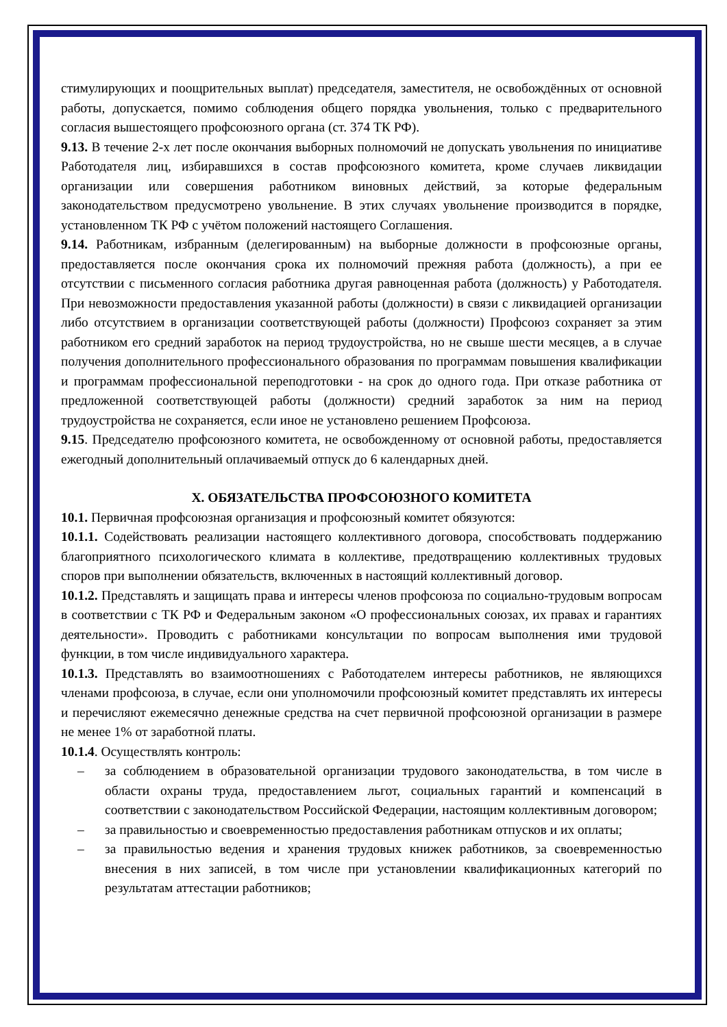стимулирующих и поощрительных выплат) председателя, заместителя, не освобождённых от основной работы, допускается, помимо соблюдения общего порядка увольнения, только с предварительного согласия вышестоящего профсоюзного органа (ст. 374 ТК РФ).
9.13. В течение 2-х лет после окончания выборных полномочий не допускать увольнения по инициативе Работодателя лиц, избиравшихся в состав профсоюзного комитета, кроме случаев ликвидации организации или совершения работником виновных действий, за которые федеральным законодательством предусмотрено увольнение. В этих случаях увольнение производится в порядке, установленном ТК РФ с учётом положений настоящего Соглашения.
9.14. Работникам, избранным (делегированным) на выборные должности в профсоюзные органы, предоставляется после окончания срока их полномочий прежняя работа (должность), а при ее отсутствии с письменного согласия работника другая равноценная работа (должность) у Работодателя. При невозможности предоставления указанной работы (должности) в связи с ликвидацией организации либо отсутствием в организации соответствующей работы (должности) Профсоюз сохраняет за этим работником его средний заработок на период трудоустройства, но не свыше шести месяцев, а в случае получения дополнительного профессионального образования по программам повышения квалификации и программам профессиональной переподготовки - на срок до одного года. При отказе работника от предложенной соответствующей работы (должности) средний заработок за ним на период трудоустройства не сохраняется, если иное не установлено решением Профсоюза.
9.15. Председателю профсоюзного комитета, не освобожденному от основной работы, предоставляется ежегодный дополнительный оплачиваемый отпуск до 6 календарных дней.
X. ОБЯЗАТЕЛЬСТВА ПРОФСОЮЗНОГО КОМИТЕТА
10.1. Первичная профсоюзная организация и профсоюзный комитет обязуются:
10.1.1. Содействовать реализации настоящего коллективного договора, способствовать поддержанию благоприятного психологического климата в коллективе, предотвращению коллективных трудовых споров при выполнении обязательств, включенных в настоящий коллективный договор.
10.1.2. Представлять и защищать права и интересы членов профсоюза по социально-трудовым вопросам в соответствии с ТК РФ и Федеральным законом «О профессиональных союзах, их правах и гарантиях деятельности». Проводить с работниками консультации по вопросам выполнения ими трудовой функции, в том числе индивидуального характера.
10.1.3. Представлять во взаимоотношениях с Работодателем интересы работников, не являющихся членами профсоюза, в случае, если они уполномочили профсоюзный комитет представлять их интересы и перечисляют ежемесячно денежные средства на счет первичной профсоюзной организации в размере не менее 1% от заработной платы.
10.1.4. Осуществлять контроль:
– за соблюдением в образовательной организации трудового законодательства, в том числе в области охраны труда, предоставлением льгот, социальных гарантий и компенсаций в соответствии с законодательством Российской Федерации, настоящим коллективным договором;
– за правильностью и своевременностью предоставления работникам отпусков и их оплаты;
– за правильностью ведения и хранения трудовых книжек работников, за своевременностью внесения в них записей, в том числе при установлении квалификационных категорий по результатам аттестации работников;